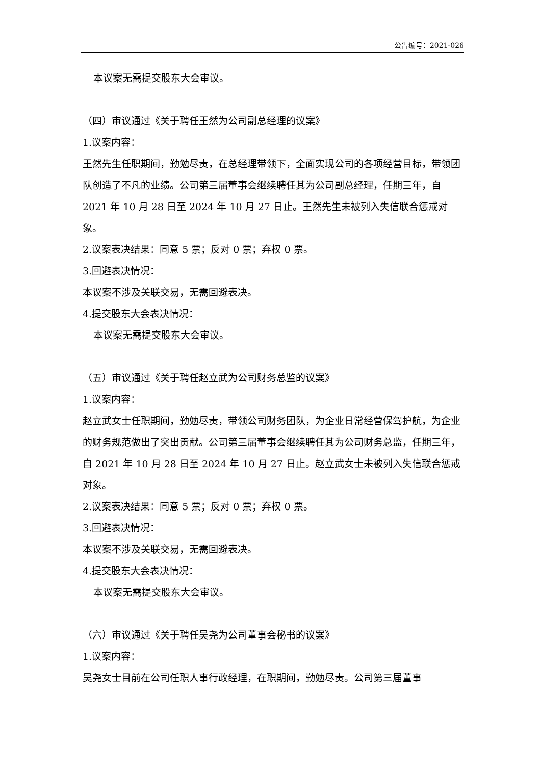公告编号：2021-026
本议案无需提交股东大会审议。
（四）审议通过《关于聘任王然为公司副总经理的议案》
1.议案内容：
王然先生任职期间，勤勉尽责，在总经理带领下，全面实现公司的各项经营目标，带领团队创造了不凡的业绩。公司第三届董事会继续聘任其为公司副总经理，任期三年，自 2021 年 10 月 28 日至 2024 年 10 月 27 日止。王然先生未被列入失信联合惩戒对象。
2.议案表决结果：同意 5 票；反对 0 票；弃权 0 票。
3.回避表决情况：
本议案不涉及关联交易，无需回避表决。
4.提交股东大会表决情况：
本议案无需提交股东大会审议。
（五）审议通过《关于聘任赵立武为公司财务总监的议案》
1.议案内容：
赵立武女士任职期间，勤勉尽责，带领公司财务团队，为企业日常经营保驾护航，为企业的财务规范做出了突出贡献。公司第三届董事会继续聘任其为公司财务总监，任期三年，自 2021 年 10 月 28 日至 2024 年 10 月 27 日止。赵立武女士未被列入失信联合惩戒对象。
2.议案表决结果：同意 5 票；反对 0 票；弃权 0 票。
3.回避表决情况：
本议案不涉及关联交易，无需回避表决。
4.提交股东大会表决情况：
本议案无需提交股东大会审议。
（六）审议通过《关于聘任吴尧为公司董事会秘书的议案》
1.议案内容：
吴尧女士目前在公司任职人事行政经理，在职期间，勤勉尽责。公司第三届董事